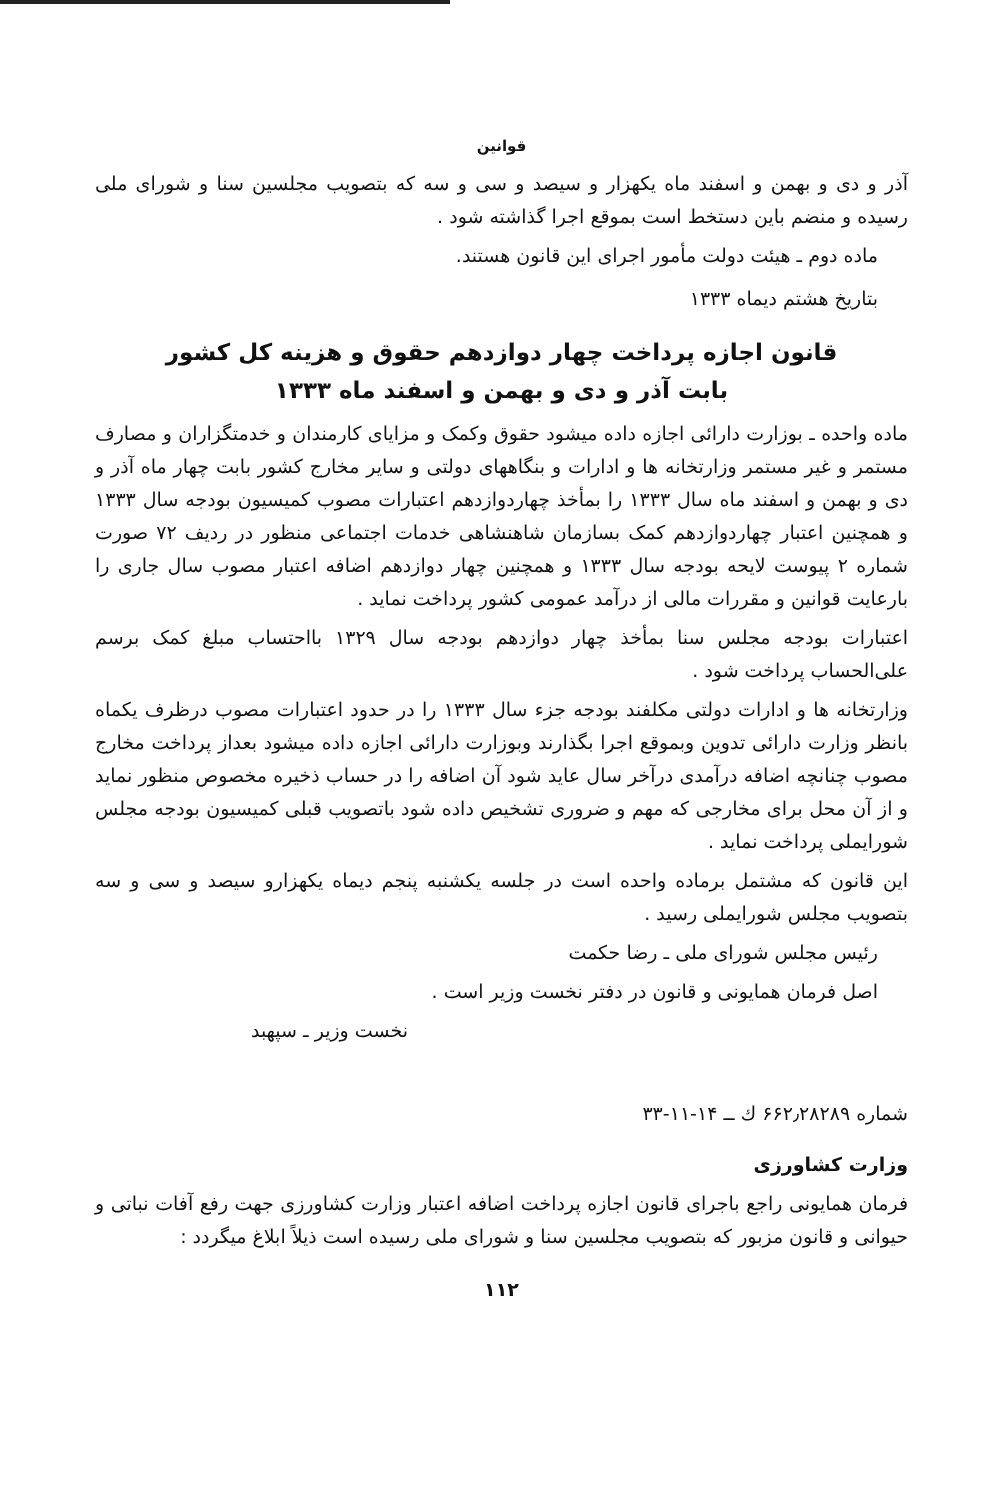قوانين
آذر و دی و بهمن و اسفند ماه یکهزار و سیصد و سی و سه که بتصویب مجلسین سنا و شورای ملی رسیده و منضم باین دستخط است بموقع اجرا گذاشته شود .
ماده دوم ـ هیئت دولت مأمور اجرای این قانون هستند.
بتاریخ هشتم دیماه ۱۳۳۳
قانون اجازه پرداخت چهار دوازدهم حقوق و هزینه کل کشور
بابت آذر و دی و بهمن و اسفند ماه ۱۳۳۳
ماده واحده ـ بوزارت دارائی اجازه داده میشود حقوق وکمک و مزایای کارمندان و خدمتگزاران و مصارف مستمر و غیر مستمر وزارتخانه ها و ادارات و بنگاههای دولتی و سایر مخارج کشور بابت چهار ماه آذر و دی و بهمن و اسفند ماه سال ۱۳۳۳ را بمأخذ چهاردوازدهم اعتبارات مصوب کمیسیون بودجه سال ۱۳۳۳ و همچنین اعتبار چهاردوازدهم کمک بسازمان شاهنشاهی خدمات اجتماعی منظور در ردیف ۷۲ صورت شماره ۲ پیوست لایحه بودجه سال ۱۳۳۳ و همچنین چهار دوازدهم اضافه اعتبار مصوب سال جاری را بارعایت قوانین و مقررات مالی از درآمد عمومی کشور پرداخت نماید .
اعتبارات بودجه مجلس سنا بمأخذ چهار دوازدهم بودجه سال ۱۳۲۹ بااحتساب مبلغ کمک برسم علی‌الحساب پرداخت شود .
وزارتخانه ها و ادارات دولتی مکلفند بودجه جزء سال ۱۳۳۳ را در حدود اعتبارات مصوب درظرف یکماه بانظر وزارت دارائی تدوین وبموقع اجرا بگذارند وبوزارت دارائی اجازه داده میشود بعداز پرداخت مخارج مصوب چنانچه اضافه درآمدی درآخر سال عاید شود آن اضافه را در حساب ذخیره مخصوص منظور نماید و از آن محل برای مخارجی که مهم و ضروری تشخیص داده شود باتصویب قبلی کمیسیون بودجه مجلس شورایملی پرداخت نماید .
این قانون که مشتمل برماده واحده است در جلسه یکشنبه پنجم دیماه یکهزارو سیصد و سی و سه بتصویب مجلس شورایملی رسید .
رئیس مجلس شورای ملی ـ رضا حکمت
اصل فرمان همایونی و قانون در دفتر نخست وزیر است .
نخست وزیر ـ سپهبد
شماره ۶۶۲٫۲۸۲۸۹ ك ــ ۱۴-۱۱-۳۳
وزارت کشاورزی
فرمان همایونی راجع باجرای قانون اجازه پرداخت اضافه اعتبار وزارت کشاورزی جهت رفع آفات نباتی و حیوانی و قانون مزبور که بتصویب مجلسین سنا و شورای ملی رسیده است ذیلاً ابلاغ میگردد :
۱۱۲